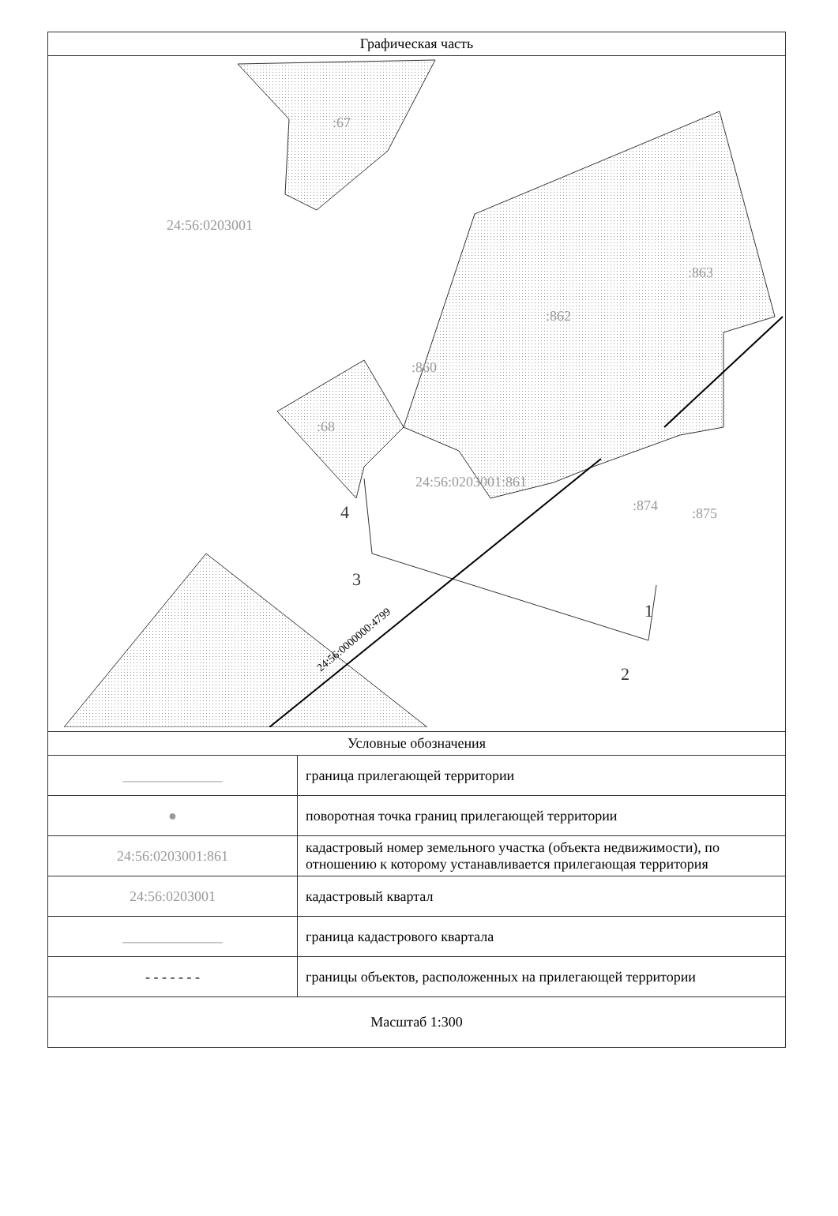| Графическая часть | |
| --- | --- |
| :67 24:56:0203001 :863 :862 :860 :68 24:56:0203001:861 :874 :875 4 3 1 2 24:56:0000000:4799 | |
| Условные обозначения | |
| ______________ | граница прилегающей территории |
| ● | поворотная точка границ прилегающей территории |
| 24:56:0203001:861 | кадастровый номер земельного участка (объекта недвижимости), по отношению к которому устанавливается прилегающая территория |
| 24:56:0203001 | кадастровый квартал |
| ______________ | граница кадастрового квартала |
| - - - - - - - | границы объектов, расположенных на прилегающей территории |
| Масштаб 1:300 | |